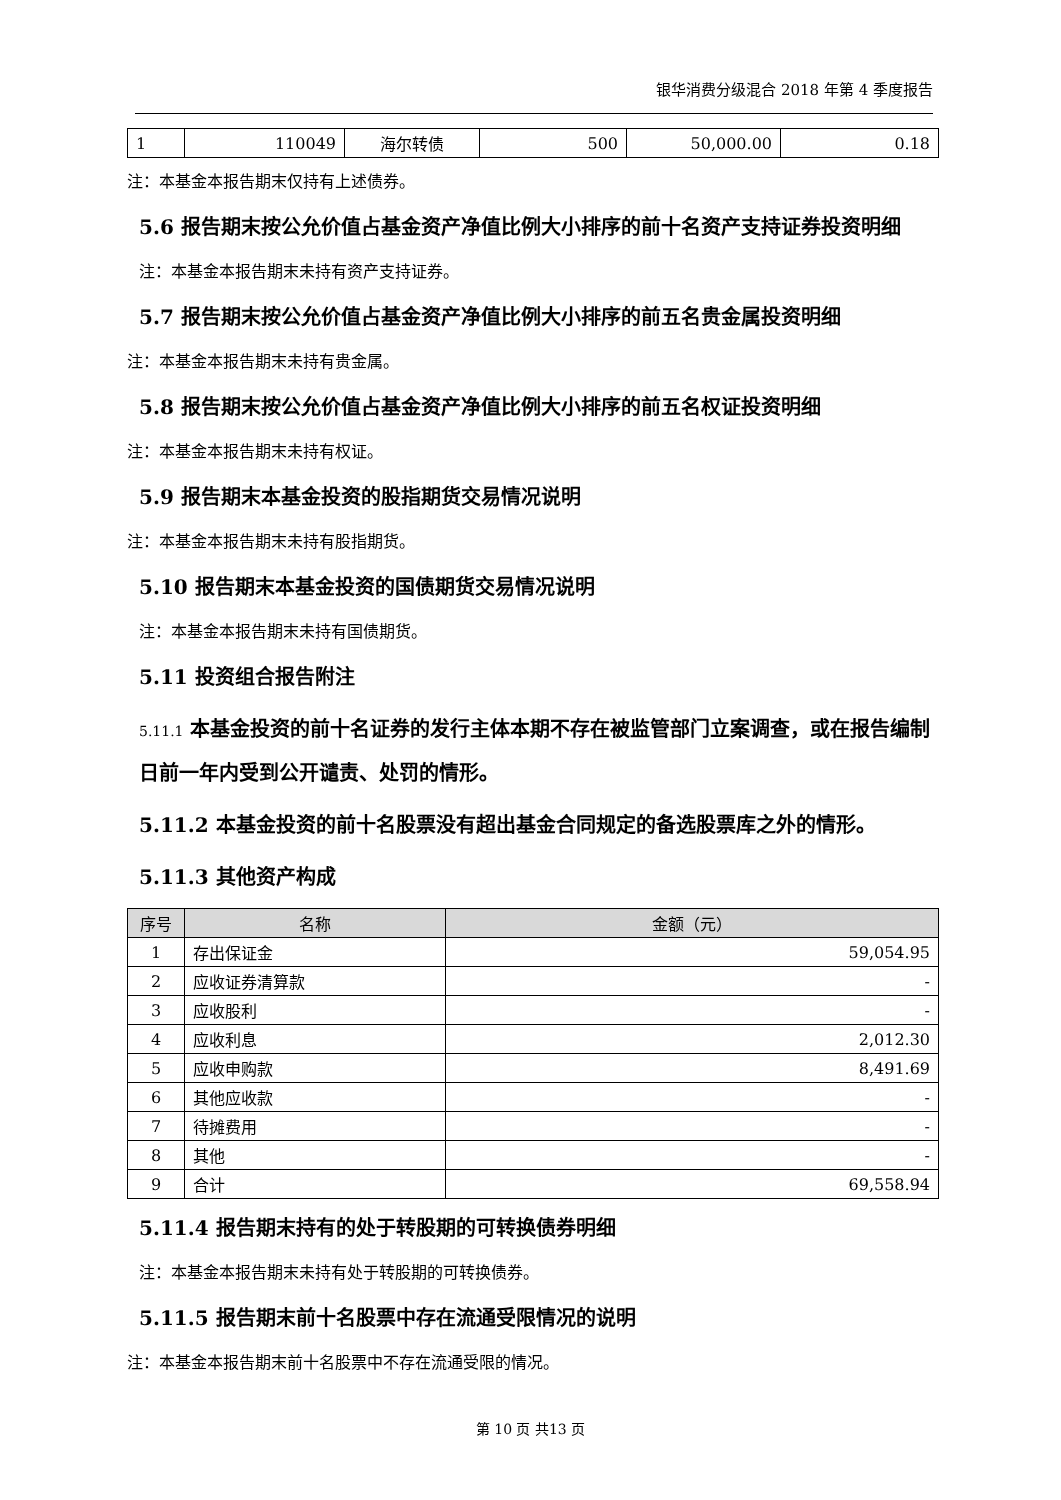银华消费分级混合 2018 年第 4 季度报告
| 1 | 110049 | 海尔转债 | 500 | 50,000.00 | 0.18 |
注：本基金本报告期末仅持有上述债券。
5.6 报告期末按公允价值占基金资产净值比例大小排序的前十名资产支持证券投资明细
注：本基金本报告期末未持有资产支持证券。
5.7 报告期末按公允价值占基金资产净值比例大小排序的前五名贵金属投资明细
注：本基金本报告期末未持有贵金属。
5.8 报告期末按公允价值占基金资产净值比例大小排序的前五名权证投资明细
注：本基金本报告期末未持有权证。
5.9 报告期末本基金投资的股指期货交易情况说明
注：本基金本报告期末未持有股指期货。
5.10 报告期末本基金投资的国债期货交易情况说明
注：本基金本报告期末未持有国债期货。
5.11 投资组合报告附注
5.11.1 本基金投资的前十名证券的发行主体本期不存在被监管部门立案调查，或在报告编制日前一年内受到公开谴责、处罚的情形。
5.11.2 本基金投资的前十名股票没有超出基金合同规定的备选股票库之外的情形。
5.11.3 其他资产构成
| 序号 | 名称 | 金额（元） |
| --- | --- | --- |
| 1 | 存出保证金 | 59,054.95 |
| 2 | 应收证券清算款 | - |
| 3 | 应收股利 | - |
| 4 | 应收利息 | 2,012.30 |
| 5 | 应收申购款 | 8,491.69 |
| 6 | 其他应收款 | - |
| 7 | 待摊费用 | - |
| 8 | 其他 | - |
| 9 | 合计 | 69,558.94 |
5.11.4 报告期末持有的处于转股期的可转换债券明细
注：本基金本报告期末未持有处于转股期的可转换债券。
5.11.5 报告期末前十名股票中存在流通受限情况的说明
注：本基金本报告期末前十名股票中不存在流通受限的情况。
第 10 页 共13 页